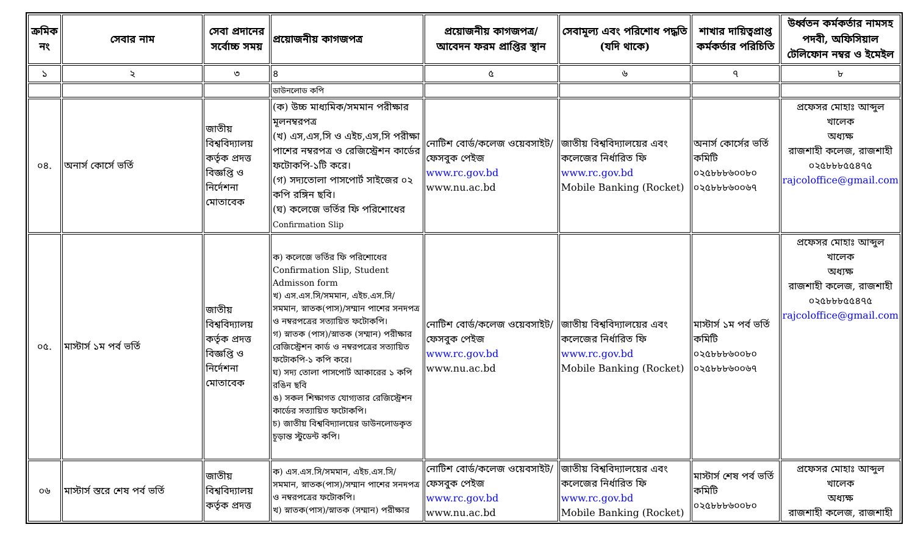| ক্রমিক নং | সেবার নাম | সেবা প্রদানের সর্বোচ্চ সময় | প্রয়োজনীয় কাগজপত্র | প্রয়োজনীয় কাগজপত্র/ আবেদন ফরম প্রাপ্তির স্থান | সেবামূল্য এবং পরিশোধ পদ্ধতি (যদি থাকে) | শাখার দায়িত্বপ্রাপ্ত কর্মকর্তার পরিচিতি | উর্ধ্বতন কর্মকর্তার নামসহ পদবী, অফিসিয়াল টেলিফোন নম্বর ও ইমেইল |
| --- | --- | --- | --- | --- | --- | --- | --- |
| ১ | ২ | ৩ | ৪ | ৫ | ৬ | ৭ | ৮ |
| | | | ডাউনলোড কপি | | | | |
| ০৪. | অনার্স কোর্সে ভর্তি | জাতীয় বিশ্ববিদ্যালয় কর্তৃক প্রদত্ত বিজ্ঞপ্তি ও নির্দেশনা মোতাবেক | (ক) উচ্চ মাধ্যমিক/সমমান পরীক্ষার মূলনম্বরপত্র (খ) এস,এস,সি ও এইচ,এস,সি পরীক্ষা পাশের নম্বরপত্র ও রেজিস্ট্রেশন কার্ডের ফটোকপি-১টি করে। (গ) সদ্যতোলা পাসপোর্ট সাইজের ০২ কপি রঙ্গিন ছবি। (ঘ) কলেজে ভর্তির ফি পরিশোধের Confirmation Slip | নোটিশ বোর্ড/কলেজ ওয়েবসাইট/ফেসবুক পেইজ www.rc.gov.bd www.nu.ac.bd | জাতীয় বিশ্ববিদ্যালয়ের এবং কলেজের নির্ধারিত ফি www.rc.gov.bd Mobile Banking (Rocket) | অনার্স কোর্সের ভর্তি কমিটি ০২৫৮৮৮৬০০৮০ ০২৫৮৮৮৬০০৬৭ | প্রফেসর মোহাঃ আব্দুল খালেক অধ্যক্ষ রাজশাহী কলেজ, রাজশাহী ০২৫৮৮৮৫৫৪৭৫ rajcoloffice@gmail.com |
| ০৫. | মাস্টার্স ১ম পর্ব ভর্তি | জাতীয় বিশ্ববিদ্যালয় কর্তৃক প্রদত্ত বিজ্ঞপ্তি ও নির্দেশনা মোতাবেক | ক) কলেজে ভর্তির ফি পরিশোধের Confirmation Slip, Student Admisson form খ) এস.এস.সি/সমমান, এইচ.এস.সি/ সমমান, স্নাতক(পাস)/সম্মান পাশের সনদপত্র ও নম্বরপত্রের সত্যায়িত ফটোকপি। গ) স্নাতক (পাস)/স্নাতক (সম্মান) পরীক্ষার রেজিস্ট্রেশন কার্ড ও নম্বরপত্রের সত্যায়িত ফটোকপি-১ কপি করে। ঘ) সদ্য তোলা পাসপোর্ট আকারের ১ কপি রঙিন ছবি ঙ) সকল শিক্ষাগত যোগ্যতার রেজিস্ট্রেশন কার্ডের সত্যায়িত ফটোকপি। চ) জাতীয় বিশ্ববিদ্যালয়ের ডাউনলোডকৃত চূড়ান্ত স্টুডেন্ট কপি। | নোটিশ বোর্ড/কলেজ ওয়েবসাইট/ফেসবুক পেইজ www.rc.gov.bd www.nu.ac.bd | জাতীয় বিশ্ববিদ্যালয়ের এবং কলেজের নির্ধারিত ফি www.rc.gov.bd Mobile Banking (Rocket) | মাস্টার্স ১ম পর্ব ভর্তি কমিটি ০২৫৮৮৮৬০০৮০ ০২৫৮৮৮৬০০৬৭ | প্রফেসর মোহাঃ আব্দুল খালেক অধ্যক্ষ রাজশাহী কলেজ, রাজশাহী ০২৫৮৮৮৫৫৪৭৫ rajcoloffice@gmail.com |
| ০৬ | মাস্টার্স স্তরে শেষ পর্ব ভর্তি | জাতীয় বিশ্ববিদ্যালয় কর্তৃক প্রদত্ত | ক) এস.এস.সি/সমমান, এইচ.এস.সি/ সমমান, স্নাতক(পাস)/সম্মান পাশের সনদপত্র ও নম্বরপত্রের ফটোকপি। খ) স্নাতক(পাস)/স্নাতক (সম্মান) পরীক্ষার | নোটিশ বোর্ড/কলেজ ওয়েবসাইট/ফেসবুক পেইজ www.rc.gov.bd www.nu.ac.bd | জাতীয় বিশ্ববিদ্যালয়ের এবং কলেজের নির্ধারিত ফি www.rc.gov.bd Mobile Banking (Rocket) | মাস্টার্স শেষ পর্ব ভর্তি কমিটি ০২৫৮৮৮৬০০৮০ | প্রফেসর মোহাঃ আব্দুল খালেক অধ্যক্ষ রাজশাহী কলেজ, রাজশাহী |